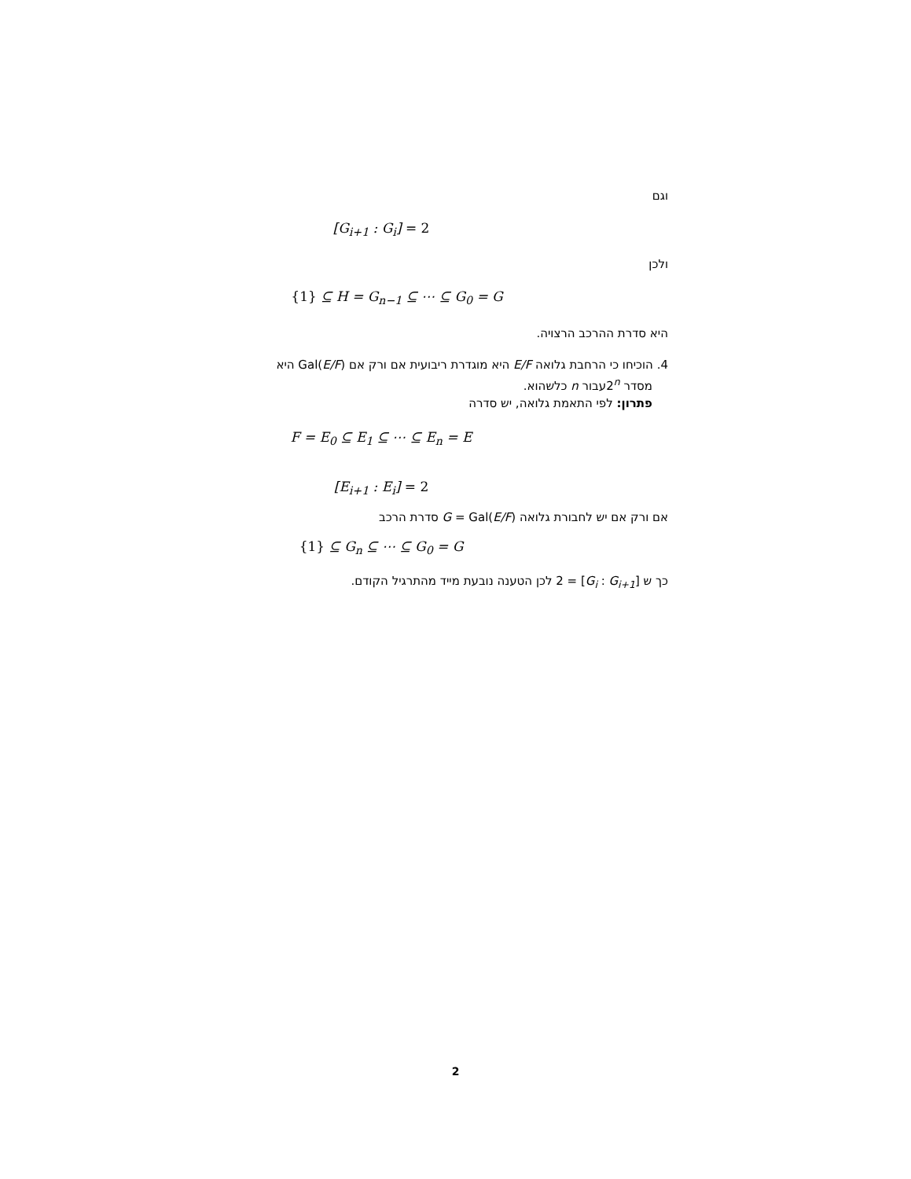וגם
[G<sub>i+1</sub> : G<sub>i</sub>] = 2
ולכן
{1} ⊆ H = G<sub>n−1</sub> ⊆ ⋯ ⊆ G<sub>0</sub> = G
היא סדרת ההרכב הרצויה.
4. הוכיחו כי הרחבת גלואה E/F היא מוגדרת ריבועית אם ורק אם Gal(E/F) היא
מסדר 2<sup>n</sup>עבור n כלשהוא.
פתרון: לפי התאמת גלואה, יש סדרה
F = E<sub>0</sub> ⊆ E<sub>1</sub> ⊆ ⋯ ⊆ E<sub>n</sub> = E
[E<sub>i+1</sub> : E<sub>i</sub>] = 2
אם ורק אם יש לחבורת גלואה G = Gal(E/F) סדרת הרכב
{1} ⊆ G<sub>n</sub> ⊆ ⋯ ⊆ G<sub>0</sub> = G
כך ש [G<sub>i</sub> : G<sub>i+1</sub>] = 2 לכן הטענה נובעת מייד מהתרגיל הקודם.
2